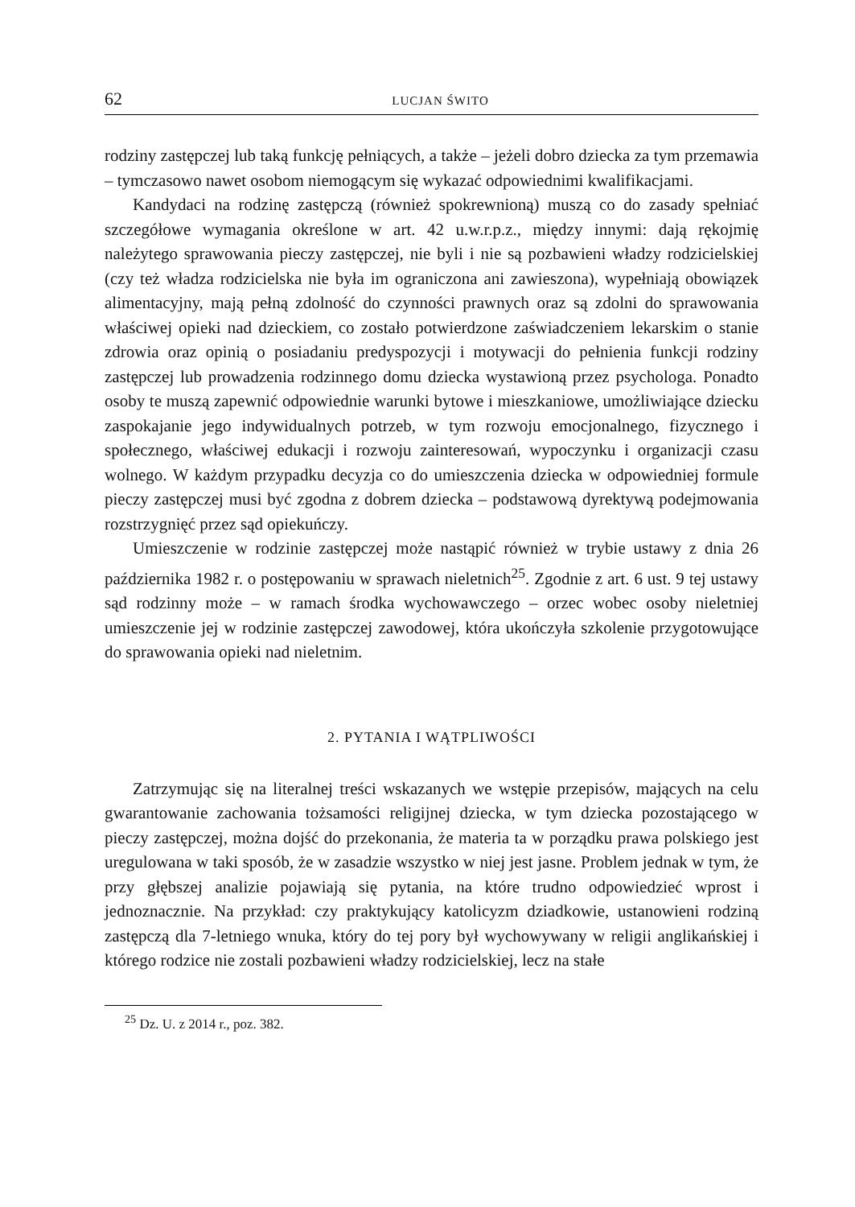62 LUCJAN ŚWITO
rodziny zastępczej lub taką funkcję pełniących, a także – jeżeli dobro dziecka za tym przemawia – tymczasowo nawet osobom niemogącym się wykazać odpowiednimi kwalifikacjami.
Kandydaci na rodzinę zastępczą (również spokrewnioną) muszą co do zasady spełniać szczegółowe wymagania określone w art. 42 u.w.r.p.z., między innymi: dają rękojmię należytego sprawowania pieczy zastępczej, nie byli i nie są pozbawieni władzy rodzicielskiej (czy też władza rodzicielska nie była im ograniczona ani zawieszona), wypełniają obowiązek alimentacyjny, mają pełną zdolność do czynności prawnych oraz są zdolni do sprawowania właściwej opieki nad dzieckiem, co zostało potwierdzone zaświadczeniem lekarskim o stanie zdrowia oraz opinią o posiadaniu predyspozycji i motywacji do pełnienia funkcji rodziny zastępczej lub prowadzenia rodzinnego domu dziecka wystawioną przez psychologa. Ponadto osoby te muszą zapewnić odpowiednie warunki bytowe i mieszkaniowe, umożliwiające dziecku zaspokajanie jego indywidualnych potrzeb, w tym rozwoju emocjonalnego, fizycznego i społecznego, właściwej edukacji i rozwoju zainteresowań, wypoczynku i organizacji czasu wolnego. W każdym przypadku decyzja co do umieszczenia dziecka w odpowiedniej formule pieczy zastępczej musi być zgodna z dobrem dziecka – podstawową dyrektywą podejmowania rozstrzygnięć przez sąd opiekuńczy.
Umieszczenie w rodzinie zastępczej może nastąpić również w trybie ustawy z dnia 26 października 1982 r. o postępowaniu w sprawach nieletnich<sup>25</sup>. Zgodnie z art. 6 ust. 9 tej ustawy sąd rodzinny może – w ramach środka wychowawczego – orzec wobec osoby nieletniej umieszczenie jej w rodzinie zastępczej zawodowej, która ukończyła szkolenie przygotowujące do sprawowania opieki nad nieletnim.
2. PYTANIA I WĄTPLIWOŚCI
Zatrzymując się na literalnej treści wskazanych we wstępie przepisów, mających na celu gwarantowanie zachowania tożsamości religijnej dziecka, w tym dziecka pozostającego w pieczy zastępczej, można dojść do przekonania, że materia ta w porządku prawa polskiego jest uregulowana w taki sposób, że w zasadzie wszystko w niej jest jasne. Problem jednak w tym, że przy głębszej analizie pojawiają się pytania, na które trudno odpowiedzieć wprost i jednoznacznie. Na przykład: czy praktykujący katolicyzm dziadkowie, ustanowieni rodziną zastępczą dla 7-letniego wnuka, który do tej pory był wychowywany w religii anglikańskiej i którego rodzice nie zostali pozbawieni władzy rodzicielskiej, lecz na stałe
<sup>25</sup> Dz. U. z 2014 r., poz. 382.